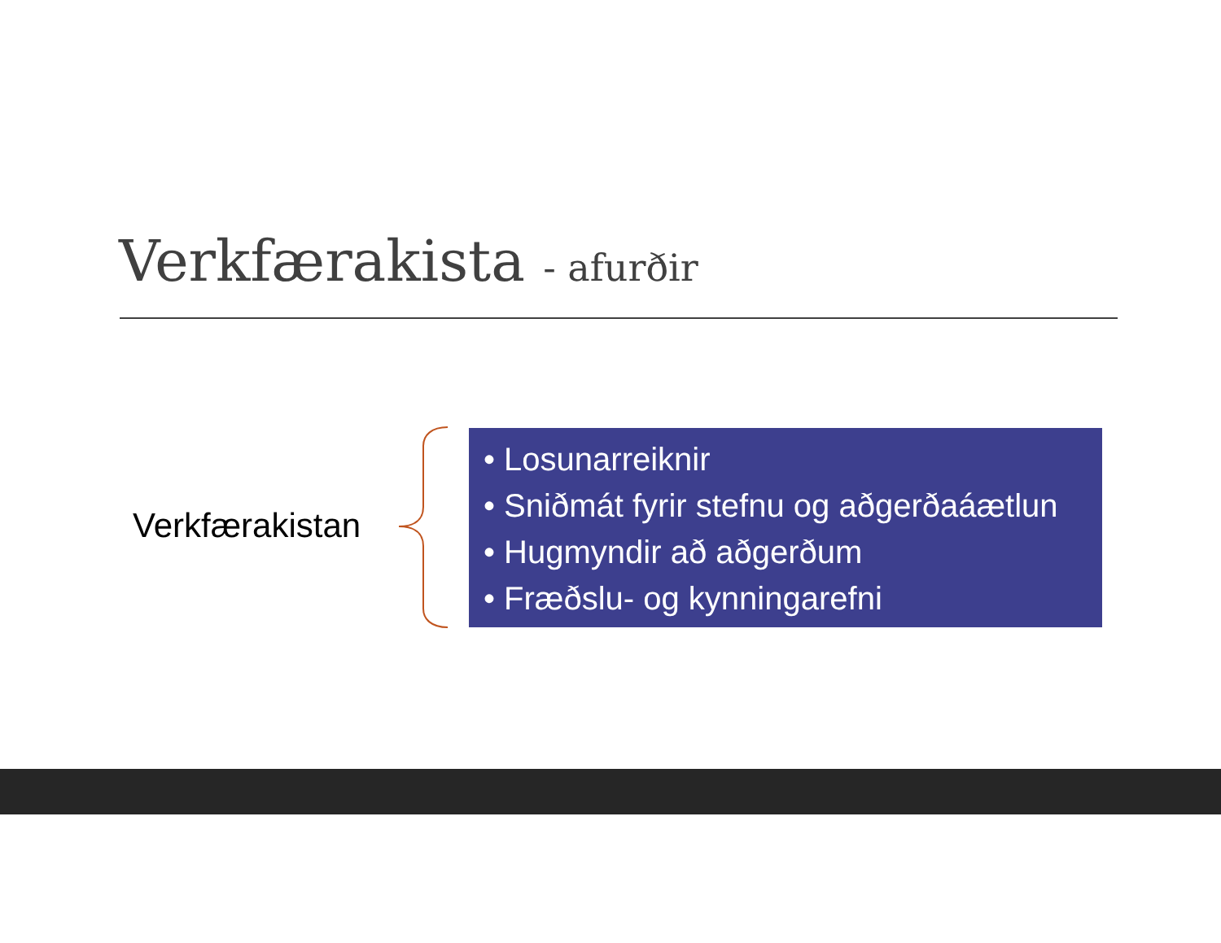Verkfærakista - afurðir
Verkfærakistan
• Losunarreiknir
• Sniðmát fyrir stefnu og aðgerðaáætlun
• Hugmyndir að aðgerðum
• Fræðslu- og kynningarefni